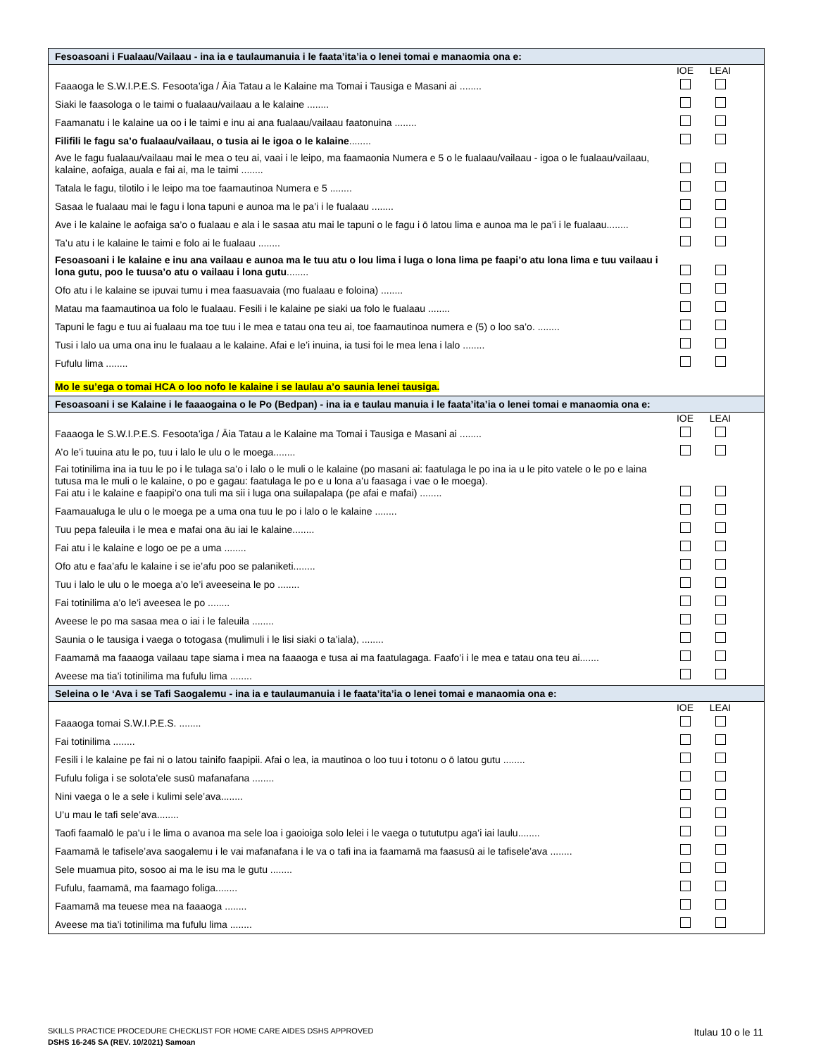Fesoasoani i Fualaau/Vailaau - ina ia e taulaumanuia i le faata’ita’ia o lenei tomai e manaomia ona e:
| | IOE | LEAI | |
| Faaaoga le S.W.I.P.E.S. Fesoota’iga / Āia Tatau a le Kalaine ma Tomai i Tausiga e Masani ai ........ | | | |
| Siaki le faasologa o le taimi o fualaau/vailaau a le kalaine ........ | | | |
| Faamanatu i le kalaine ua oo i le taimi e inu ai ana fualaau/vailaau faatonuina ........ | | | |
| Filifili le fagu sa’o fualaau/vailaau, o tusia ai le igoa o le kalaine ........ | | | |
| Ave le fagu fualaau/vailaau mai le mea o teu ai, vaai i le leipo, ma faamaonia Numera e 5 o le fualaau/vailaau - igoa o le fualaau/vailaau, kalaine, aofaiga, auala e fai ai, ma le taimi ........ | | | |
| Tatala le fagu, tilotilo i le leipo ma toe faamautinoa Numera e 5 ........ | | | |
| Sasaa le fualaau mai le fagu i lona tapuni e aunoa ma le pa’i i le fualaau ........ | | | |
| Ave i le kalaine le aofaiga sa’o o fualaau e ala i le sasaa atu mai le tapuni o le fagu i ō latou lima e aunoa ma le pa’i i le fualaau........ | | | |
| Ta’u atu i le kalaine le taimi e folo ai le fualaau ........ | | | |
| Fesoasoani i le kalaine e inu ana vailaau e aunoa ma le tuu atu o lou lima i luga o lona lima pe faapi’o atu lona lima e tuu vailaau i lona gutu, poo le tuusa’o atu o vailaau i lona gutu ........ | | | |
| Ofo atu i le kalaine se ipuvai tumu i mea faasuavaia (mo fualaau e foloina) ........ | | | |
| Matau ma faamautinoa ua folo le fualaau. Fesili i le kalaine pe siaki ua folo le fualaau ........ | | | |
| Tapuni le fagu e tuu ai fualaau ma toe tuu i le mea e tatau ona teu ai, toe faamautinoa numera e (5) o loo sa’o. ........ | | | |
| Tusi i lalo ua uma ona inu le fualaau a le kalaine. Afai e le’i inuina, ia tusi foi le mea lena i lalo ........ | | | |
| Fufulu lima ........ | | | |
| Mo le su’ega o tomai HCA o loo nofo le kalaine i se laulau a’o saunia lenei tausiga. | | | |
Fesoasoani i se Kalaine i le faaaogaina o le Po (Bedpan) - ina ia e taulau manuia i le faata’ita’ia o lenei tomai e manaomia ona e:
| | IOE | LEAI | |
| Faaaoga le S.W.I.P.E.S. Fesoota’iga / Āia Tatau a le Kalaine ma Tomai i Tausiga e Masani ai ........ | | | |
| A’o le’i tuuina atu le po, tuu i lalo le ulu o le moega........ | | | |
| Fai totinilima ina ia tuu le po i le tulaga sa’o i lalo o le muli o le kalaine (po masani ai: faatulaga le po ina ia u le pito vatele o le po e laina tutusa ma le muli o le kalaine, o po e gagau: faatulaga le po e u lona a’u faasaga i vae o le moega). Fai atu i le kalaine e faapipi’o ona tuli ma sii i luga ona suilapalapa (pe afai e mafai) ........ | | | |
| Faamaualuga le ulu o le moega pe a uma ona tuu le po i lalo o le kalaine ........ | | | |
| Tuu pepa faleuila i le mea e mafai ona āu iai le kalaine........ | | | |
| Fai atu i le kalaine e logo oe pe a uma ........ | | | |
| Ofo atu e faa’afu le kalaine i se ie’afu poo se palaniketi........ | | | |
| Tuu i lalo le ulu o le moega a’o le’i aveeseina le po ........ | | | |
| Fai totinilima a’o le’i aveesea le po ........ | | | |
| Aveese le po ma sasaa mea o iai i le faleuila ........ | | | |
| Saunia o le tausiga i vaega o totogasa (mulimuli i le lisi siaki o ta’iala), ........ | | | |
| Faamamā ma faaaoga vailaau tape siama i mea na faaaoga e tusa ai ma faatulagaga. Faafo’i i le mea e tatau ona teu ai....... | | | |
| Aveese ma tia’i totinilima ma fufulu lima ........ | | | |
Seleina o le ‘Ava i se Tafi Saogalemu - ina ia e taulaumanuia i le faata’ita’ia o lenei tomai e manaomia ona e:
| | IOE | LEAI | |
| Faaaoga tomai S.W.I.P.E.S. ........ | | | |
| Fai totinilima ........ | | | |
| Fesili i le kalaine pe fai ni o latou tainifo faapipii. Afai o lea, ia mautinoa o loo tuu i totonu o ō latou gutu ........ | | | |
| Fufulu foliga i se solota’ele susū mafanafana ........ | | | |
| Nini vaega o le a sele i kulimi sele’ava........ | | | |
| U’u mau le tafi sele’ava........ | | | |
| Taofi faamalō le pa’u i le lima o avanoa ma sele loa i gaoioiga solo lelei i le vaega o tutututpu aga’i iai laulu........ | | | |
| Faamamā le tafisele’ava saogalemu i le vai mafanafana i le va o tafi ina ia faamamā ma faasusū ai le tafisele’ava ........ | | | |
| Sele muamua pito, sosoo ai ma le isu ma le gutu ........ | | | |
| Fufulu, faamamā, ma faamago foliga........ | | | |
| Faamamā ma teuese mea na faaaoga ........ | | | |
| Aveese ma tia’i totinilima ma fufulu lima ........ | | | |
SKILLS PRACTICE PROCEDURE CHECKLIST FOR HOME CARE AIDES DSHS APPROVED Itulau 10 o le 11
DSHS 16-245 SA (REV. 10/2021) Samoan